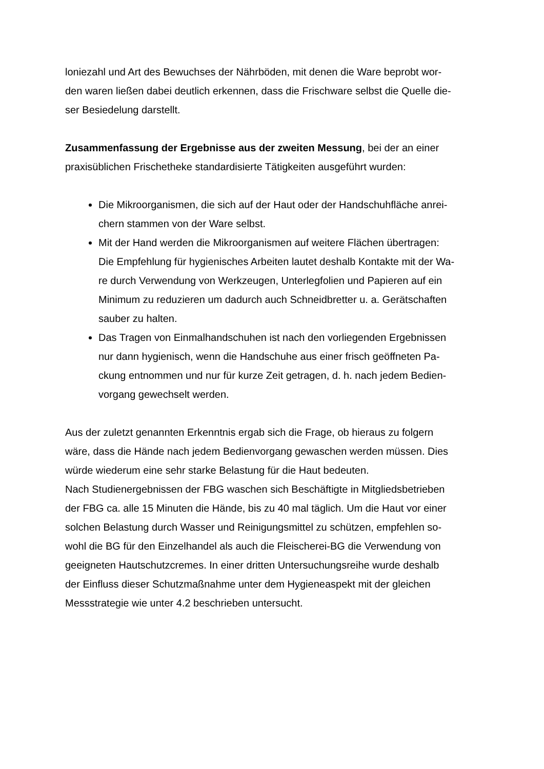loniezahl und Art des Bewuchses der Nährböden, mit denen die Ware beprobt wor-
den waren ließen dabei deutlich erkennen, dass die Frischware selbst die Quelle die-
ser Besiedelung darstellt.
Zusammenfassung der Ergebnisse aus der zweiten Messung, bei der an einer praxisüblichen Frischetheke standardisierte Tätigkeiten ausgeführt wurden:
Die Mikroorganismen, die sich auf der Haut oder der Handschuhfläche anrei-
chern stammen von der Ware selbst.
Mit der Hand werden die Mikroorganismen auf weitere Flächen übertragen:
Die Empfehlung für hygienisches Arbeiten lautet deshalb Kontakte mit der Wa-
re durch Verwendung von Werkzeugen, Unterlegfolien und Papieren auf ein
Minimum zu reduzieren um dadurch auch Schneidbretter u. a. Gerätschaften
sauber zu halten.
Das Tragen von Einmalhandschuhen ist nach den vorliegenden Ergebnissen
nur dann hygienisch, wenn die Handschuhe aus einer frisch geöffneten Pa-
ckung entnommen und nur für kurze Zeit getragen, d. h. nach jedem Bedien-
vorgang gewechselt werden.
Aus der zuletzt genannten Erkenntnis ergab sich die Frage, ob hieraus zu folgern
wäre, dass die Hände nach jedem Bedienvorgang gewaschen werden müssen. Dies
würde wiederum eine sehr starke Belastung für die Haut bedeuten.
Nach Studienergebnissen der FBG waschen sich Beschäftigte in Mitgliedsbetrieben
der FBG ca. alle 15 Minuten die Hände, bis zu 40 mal täglich. Um die Haut vor einer
solchen Belastung durch Wasser und Reinigungsmittel zu schützen, empfehlen so-
wohl die BG für den Einzelhandel als auch die Fleischerei-BG die Verwendung von
geeigneten Hautschutzcremes. In einer dritten Untersuchungsreihe wurde deshalb
der Einfluss dieser Schutzmaßnahme unter dem Hygieneaspekt mit der gleichen
Messstrategie wie unter 4.2 beschrieben untersucht.